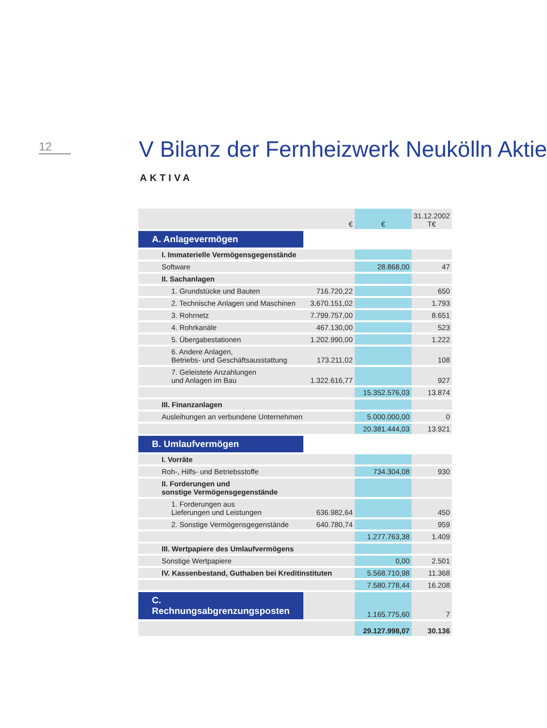12 V Bilanz der Fernheizwerk Neukölln Aktie
AKTIVA
| | € | € | 31.12.2002 T€ |
| A. Anlagevermögen | | | |
| I. Immaterielle Vermögensgegenstände | | | |
| Software | | 28.868,00 | 47 |
| II. Sachanlagen | | | |
| 1. Grundstücke und Bauten | 716.720,22 | | 650 |
| 2. Technische Anlagen und Maschinen | 3.670.151,02 | | 1.793 |
| 3. Rohrnetz | 7.799.757,00 | | 8.651 |
| 4. Rohrkanäle | 467.130,00 | | 523 |
| 5. Übergabestationen | 1.202.990,00 | | 1.222 |
| 6. Andere Anlagen, Betriebs- und Geschäftsausstattung | 173.211,02 | | 108 |
| 7. Geleistete Anzahlungen und Anlagen im Bau | 1.322.616,77 | | 927 |
| | | 15.352.576,03 | 13.874 |
| III. Finanzanlagen | | | |
| Ausleihungen an verbundene Unternehmen | | 5.000.000,00 | 0 |
| | | 20.381.444,03 | 13.921 |
| B. Umlaufvermögen | | | |
| I. Vorräte | | | |
| Roh-, Hilfs- und Betriebsstoffe | | 734.304,08 | 930 |
| II. Forderungen und sonstige Vermögensgegenstände | | | |
| 1. Forderungen aus Lieferungen und Leistungen | 636.982,64 | | 450 |
| 2. Sonstige Vermögensgegenstände | 640.780,74 | | 959 |
| | | 1.277.763,38 | 1.409 |
| III. Wertpapiere des Umlaufvermögens | | | |
| Sonstige Wertpapiere | | 0,00 | 2.501 |
| IV. Kassenbestand, Guthaben bei Kreditinstituten | | 5.568.710,98 | 11.368 |
| | | 7.580.778,44 | 16.208 |
| C. Rechnungsabgrenzungsposten | | 1.165.775,60 | 7 |
| | | 29.127.998,07 | 30.136 |